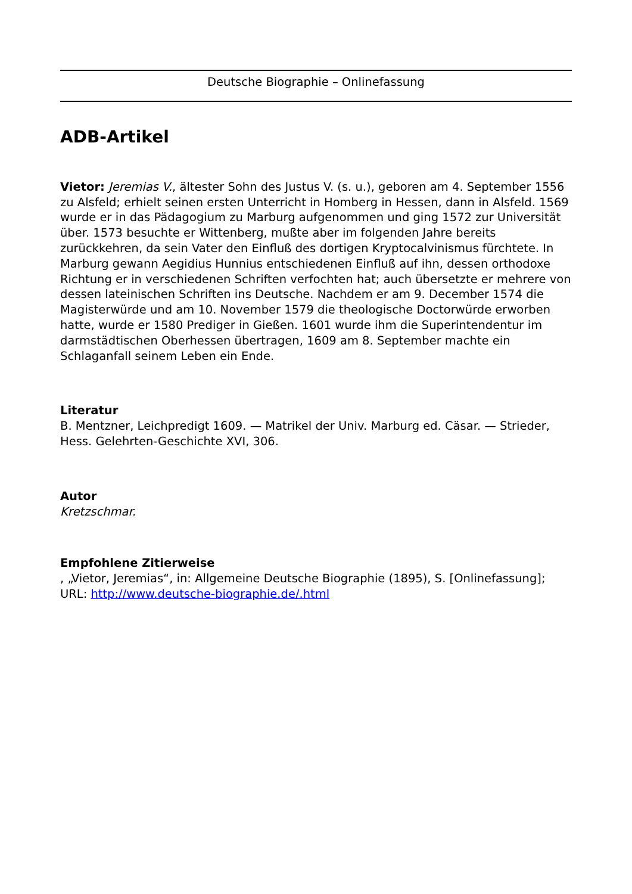Deutsche Biographie – Onlinefassung
ADB-Artikel
Vietor: Jeremias V., ältester Sohn des Justus V. (s. u.), geboren am 4. September 1556 zu Alsfeld; erhielt seinen ersten Unterricht in Homberg in Hessen, dann in Alsfeld. 1569 wurde er in das Pädagogium zu Marburg aufgenommen und ging 1572 zur Universität über. 1573 besuchte er Wittenberg, mußte aber im folgenden Jahre bereits zurückkehren, da sein Vater den Einfluß des dortigen Kryptocalvinismus fürchtete. In Marburg gewann Aegidius Hunnius entschiedenen Einfluß auf ihn, dessen orthodoxe Richtung er in verschiedenen Schriften verfochten hat; auch übersetzte er mehrere von dessen lateinischen Schriften ins Deutsche. Nachdem er am 9. December 1574 die Magisterwürde und am 10. November 1579 die theologische Doctorwürde erworben hatte, wurde er 1580 Prediger in Gießen. 1601 wurde ihm die Superintendentur im darmstädtischen Oberhessen übertragen, 1609 am 8. September machte ein Schlaganfall seinem Leben ein Ende.
Literatur
B. Mentzner, Leichpredigt 1609. — Matrikel der Univ. Marburg ed. Cäsar. — Strieder, Hess. Gelehrten-Geschichte XVI, 306.
Autor
Kretzschmar.
Empfohlene Zitierweise
, „Vietor, Jeremias“, in: Allgemeine Deutsche Biographie (1895), S. [Onlinefassung]; URL: http://www.deutsche-biographie.de/.html